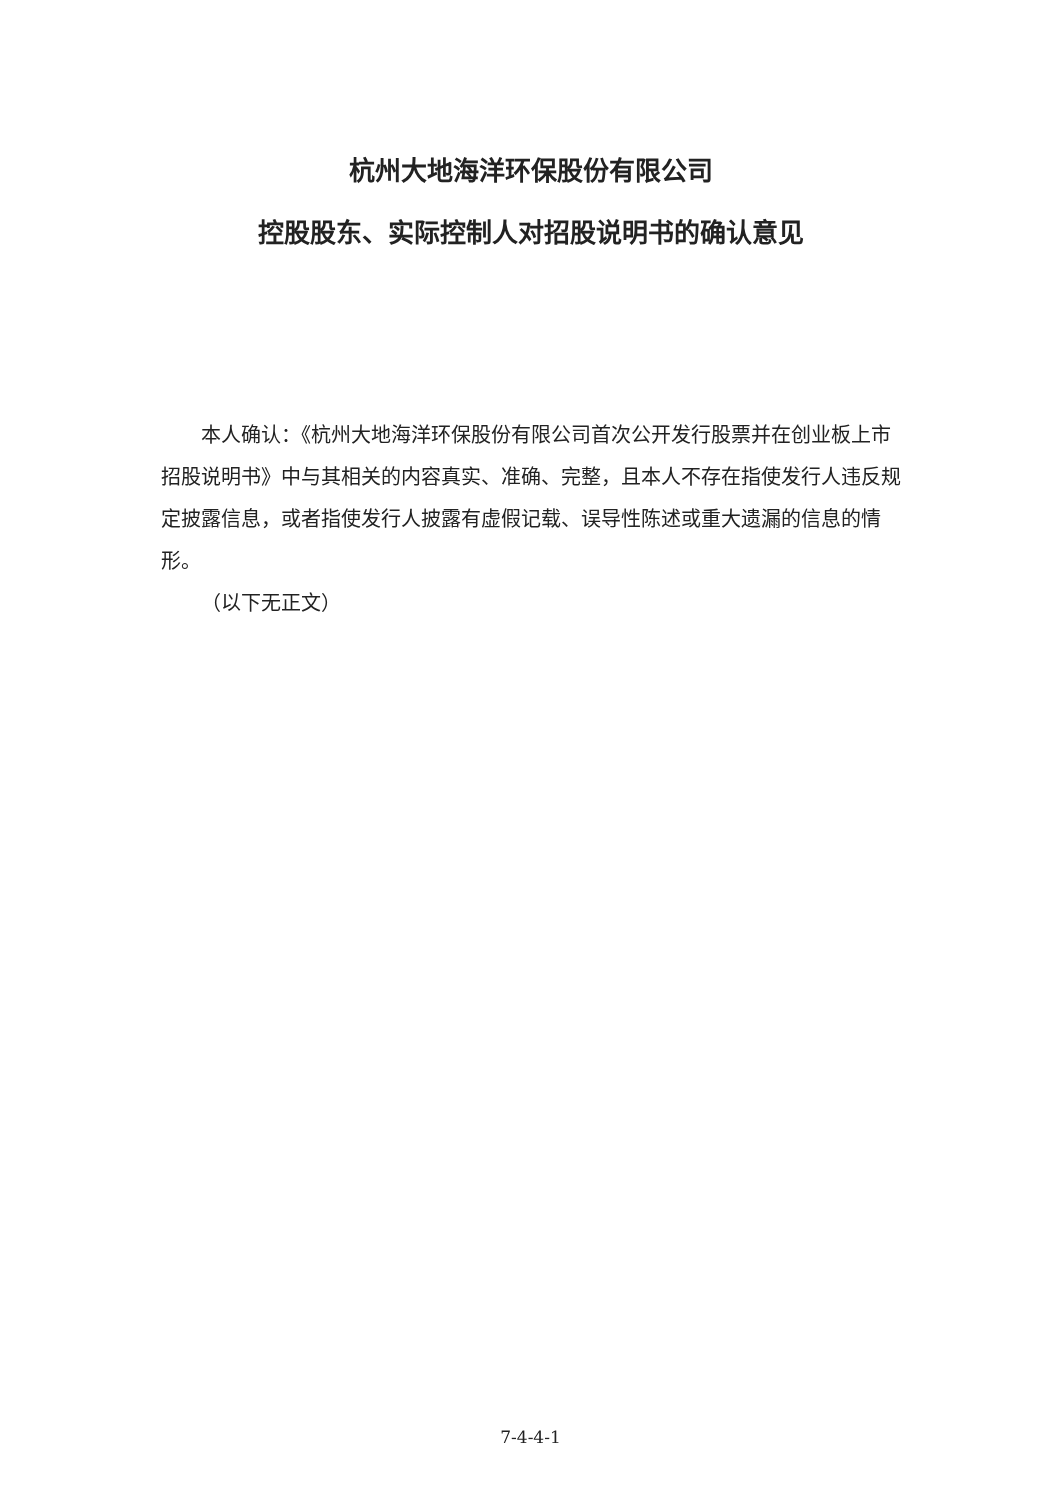杭州大地海洋环保股份有限公司
控股股东、实际控制人对招股说明书的确认意见
本人确认：《杭州大地海洋环保股份有限公司首次公开发行股票并在创业板上市招股说明书》中与其相关的内容真实、准确、完整，且本人不存在指使发行人违反规定披露信息，或者指使发行人披露有虚假记载、误导性陈述或重大遗漏的信息的情形。
（以下无正文）
7-4-4-1